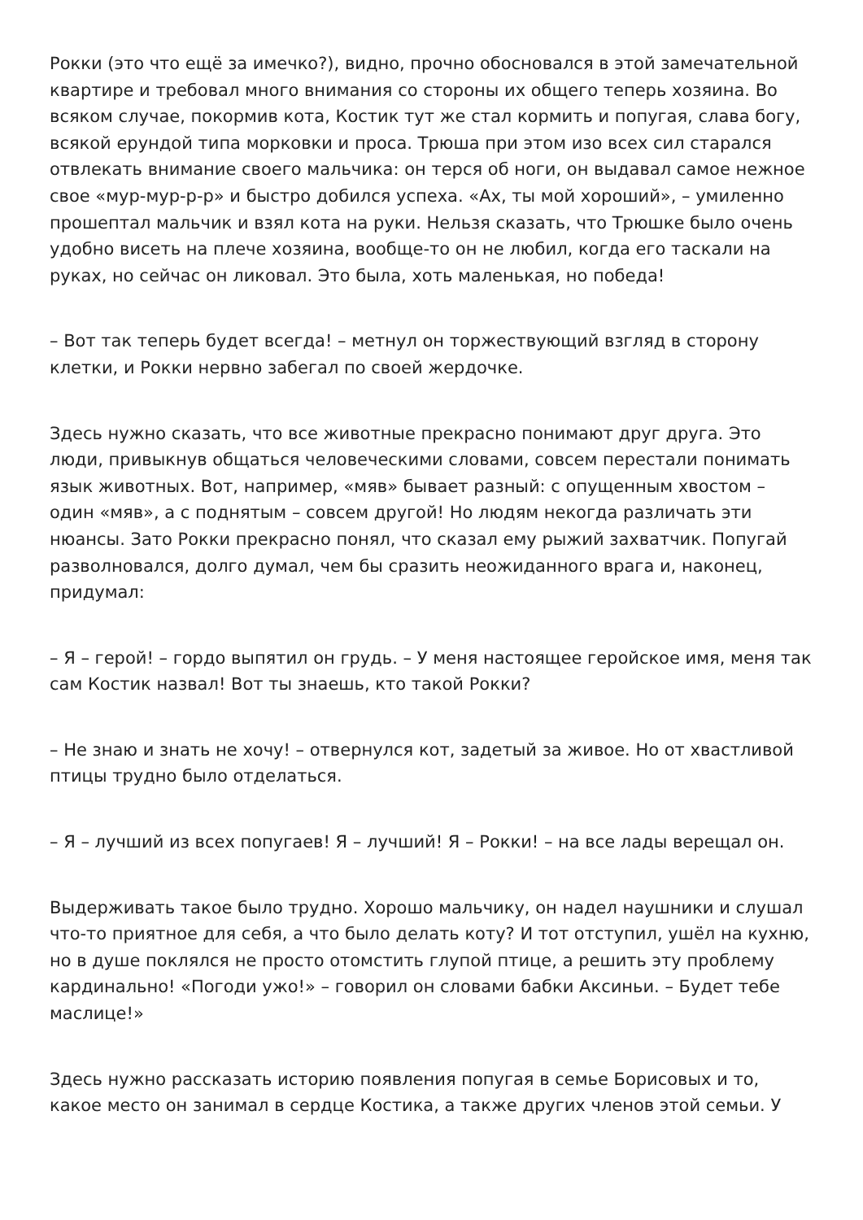Рокки (это что ещё за имечко?), видно, прочно обосновался в этой замечательной квартире и требовал много внимания со стороны их общего теперь хозяина. Во всяком случае, покормив кота, Костик тут же стал кормить и попугая, слава богу, всякой ерундой типа морковки и проса. Трюша при этом изо всех сил старался отвлекать внимание своего мальчика: он терся об ноги, он выдавал самое нежное свое «мур-мур-р-р» и быстро добился успеха. «Ах, ты мой хороший», – умиленно прошептал мальчик и взял кота на руки. Нельзя сказать, что Трюшке было очень удобно висеть на плече хозяина, вообще-то он не любил, когда его таскали на руках, но сейчас он ликовал. Это была, хоть маленькая, но победа!
– Вот так теперь будет всегда! – метнул он торжествующий взгляд в сторону клетки, и Рокки нервно забегал по своей жердочке.
Здесь нужно сказать, что все животные прекрасно понимают друг друга. Это люди, привыкнув общаться человеческими словами, совсем перестали понимать язык животных. Вот, например, «мяв» бывает разный: с опущенным хвостом – один «мяв», а с поднятым – совсем другой! Но людям некогда различать эти нюансы. Зато Рокки прекрасно понял, что сказал ему рыжий захватчик. Попугай разволновался, долго думал, чем бы сразить неожиданного врага и, наконец, придумал:
– Я – герой! – гордо выпятил он грудь. – У меня настоящее геройское имя, меня так сам Костик назвал! Вот ты знаешь, кто такой Рокки?
– Не знаю и знать не хочу! – отвернулся кот, задетый за живое. Но от хвастливой птицы трудно было отделаться.
– Я – лучший из всех попугаев! Я – лучший! Я – Рокки! – на все лады верещал он.
Выдерживать такое было трудно. Хорошо мальчику, он надел наушники и слушал что-то приятное для себя, а что было делать коту? И тот отступил, ушёл на кухню, но в душе поклялся не просто отомстить глупой птице, а решить эту проблему кардинально! «Погоди ужо!» – говорил он словами бабки Аксиньи. – Будет тебе маслице!»
Здесь нужно рассказать историю появления попугая в семье Борисовых и то, какое место он занимал в сердце Костика, а также других членов этой семьи. У